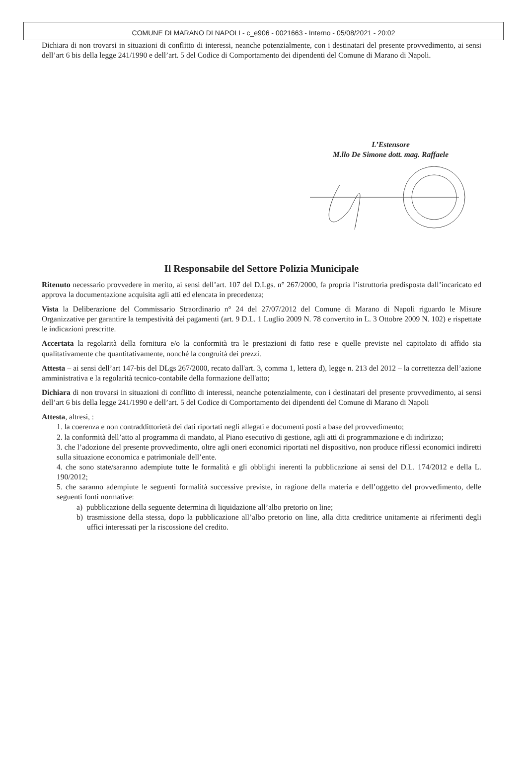COMUNE DI MARANO DI NAPOLI - c_e906 - 0021663 - Interno - 05/08/2021 - 20:02
Dichiara di non trovarsi in situazioni di conflitto di interessi, neanche potenzialmente, con i destinatari del presente provvedimento, ai sensi dell’art 6 bis della legge 241/1990 e dell’art. 5 del Codice di Comportamento dei dipendenti del Comune di Marano di Napoli.
L’Estensore
M.llo De Simone dott. mag. Raffaele
Il Responsabile del Settore Polizia Municipale
Ritenuto necessario provvedere in merito, ai sensi dell’art. 107 del D.Lgs. n° 267/2000, fa propria l’istruttoria predisposta dall’incaricato ed approva la documentazione acquisita agli atti ed elencata in precedenza;
Vista la Deliberazione del Commissario Straordinario n° 24 del 27/07/2012 del Comune di Marano di Napoli riguardo le Misure Organizzative per garantire la tempestività dei pagamenti (art. 9 D.L. 1 Luglio 2009 N. 78 convertito in L. 3 Ottobre 2009 N. 102) e rispettate le indicazioni prescritte.
Accertata la regolarità della fornitura e/o la conformità tra le prestazioni di fatto rese e quelle previste nel capitolato di affido sia qualitativamente che quantitativamente, nonché la congruità dei prezzi.
Attesta – ai sensi dell’art 147-bis del DLgs 267/2000, recato dall'art. 3, comma 1, lettera d), legge n. 213 del 2012 – la correttezza dell’azione amministrativa e la regolarità tecnico-contabile della formazione dell'atto;
Dichiara di non trovarsi in situazioni di conflitto di interessi, neanche potenzialmente, con i destinatari del presente provvedimento, ai sensi dell’art 6 bis della legge 241/1990 e dell’art. 5 del Codice di Comportamento dei dipendenti del Comune di Marano di Napoli
Attesta, altresì, :
1. la coerenza e non contraddittorietà dei dati riportati negli allegati e documenti posti a base del provvedimento;
2. la conformità dell’atto al programma di mandato, al Piano esecutivo di gestione, agli atti di programmazione e di indirizzo;
3. che l’adozione del presente provvedimento, oltre agli oneri economici riportati nel dispositivo, non produce riflessi economici indiretti sulla situazione economica e patrimoniale dell’ente.
4. che sono state/saranno adempiute tutte le formalità e gli obblighi inerenti la pubblicazione ai sensi del D.L. 174/2012 e della L. 190/2012;
5. che saranno adempiute le seguenti formalità successive previste, in ragione della materia e dell’oggetto del provvedimento, delle seguenti fonti normative:
a) pubblicazione della seguente determina di liquidazione all’albo pretorio on line;
b) trasmissione della stessa, dopo la pubblicazione all’albo pretorio on line, alla ditta creditrice unitamente ai riferimenti degli uffici interessati per la riscossione del credito.